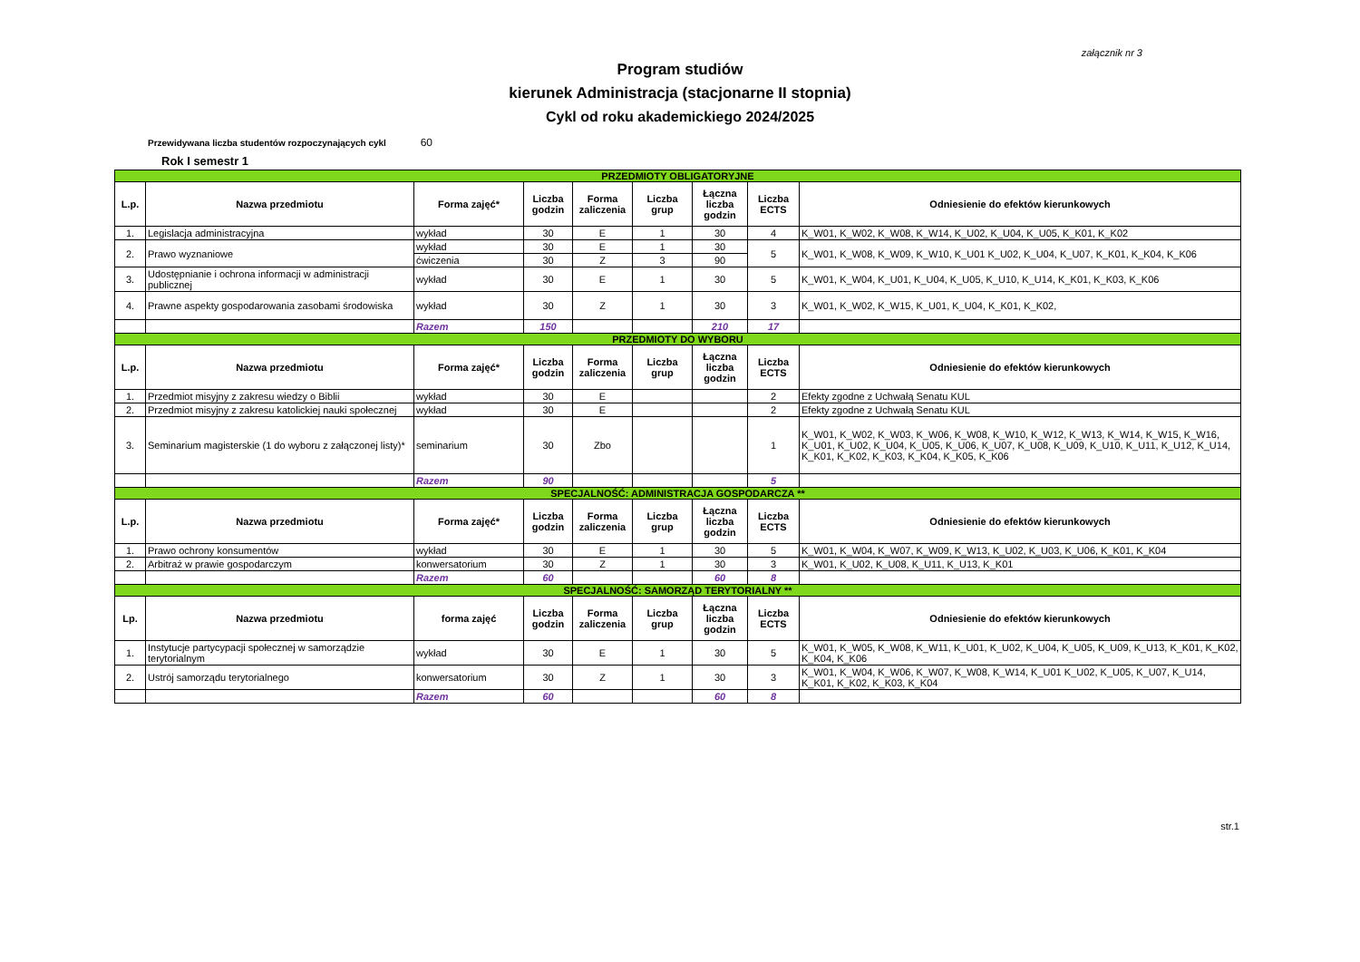załącznik nr 3
Program studiów
kierunek Administracja (stacjonarne II stopnia)
Cykl od roku akademickiego 2024/2025
Przewidywana liczba studentów rozpoczynających cykl 60
Rok I semestr 1
| PRZEDMIOTY OBLIGATORYJNE | | | | | | | | |
| L.p. | Nazwa przedmiotu | Forma zajęć* | Liczba godzin | Forma zaliczenia | Liczba grup | Łączna liczba godzin | Liczba ECTS | Odniesienie do efektów kierunkowych |
| 1. | Legislacja administracyjna | wykład | 30 | E | 1 | 30 | 4 | K_W01, K_W02, K_W08, K_W14, K_U02, K_U04, K_U05, K_K01, K_K02 |
| 2. | Prawo wyznaniowe | wykład | 30 | E | 1 | 30 | 5 | K_W01, K_W08, K_W09, K_W10, K_U01 K_U02, K_U04, K_U07, K_K01, K_K04, K_K06 |
| | | ćwiczenia | 30 | Z | 3 | 90 | | |
| 3. | Udostępnianie i ochrona informacji w administracji publicznej | wykład | 30 | E | 1 | 30 | 5 | K_W01, K_W04, K_U01, K_U04, K_U05, K_U10, K_U14, K_K01, K_K03, K_K06 |
| 4. | Prawne aspekty gospodarowania zasobami środowiska | wykład | 30 | Z | 1 | 30 | 3 | K_W01, K_W02, K_W15, K_U01, K_U04, K_K01, K_K02, |
| | | Razem | 150 | | | 210 | 17 | |
| PRZEDMIOTY DO WYBORU | | | | | | | | |
| L.p. | Nazwa przedmiotu | Forma zajęć* | Liczba godzin | Forma zaliczenia | Liczba grup | Łączna liczba godzin | Liczba ECTS | Odniesienie do efektów kierunkowych |
| 1. | Przedmiot misyjny z zakresu wiedzy o Biblii | wykład | 30 | E | | | 2 | Efekty zgodne z Uchwałą Senatu KUL |
| 2. | Przedmiot misyjny z zakresu katolickiej nauki społecznej | wykład | 30 | E | | | 2 | Efekty zgodne z Uchwałą Senatu KUL |
| 3. | Seminarium magisterskie (1 do wyboru z załączonej listy)* | seminarium | 30 | Zbo | | | 1 | K_W01, K_W02, K_W03, K_W06, K_W08, K_W10, K_W12, K_W13, K_W14, K_W15, K_W16, K_U01, K_U02, K_U04, K_U05, K_U06, K_U07, K_U08, K_U09, K_U10, K_U11, K_U12, K_U14, K_K01, K_K02, K_K03, K_K04, K_K05, K_K06 |
| | | Razem | 90 | | | | 5 | |
| SPECJALNOŚĆ: ADMINISTRACJA GOSPODARCZA ** | | | | | | | | |
| L.p. | Nazwa przedmiotu | Forma zajęć* | Liczba godzin | Forma zaliczenia | Liczba grup | Łączna liczba godzin | Liczba ECTS | Odniesienie do efektów kierunkowych |
| 1. | Prawo ochrony konsumentów | wykład | 30 | E | 1 | 30 | 5 | K_W01, K_W04, K_W07, K_W09, K_W13, K_U02, K_U03, K_U06, K_K01, K_K04 |
| 2. | Arbitraż w prawie gospodarczym | konwersatorium | 30 | Z | 1 | 30 | 3 | K_W01, K_U02, K_U08, K_U11, K_U13, K_K01 |
| | | Razem | 60 | | | 60 | 8 | |
| SPECJALNOŚĆ: SAMORZĄD TERYTORIALNY ** | | | | | | | | |
| Lp. | Nazwa przedmiotu | forma zajęć | Liczba godzin | Forma zaliczenia | Liczba grup | Łączna liczba godzin | Liczba ECTS | Odniesienie do efektów kierunkowych |
| 1. | Instytucje partycypacji społecznej w samorządzie terytorialnym | wykład | 30 | E | 1 | 30 | 5 | K_W01, K_W05, K_W08, K_W11, K_U01, K_U02, K_U04, K_U05, K_U09, K_U13, K_K01, K_K02, K_K04, K_K06 |
| 2. | Ustrój samorządu terytorialnego | konwersatorium | 30 | Z | 1 | 30 | 3 | K_W01, K_W04, K_W06, K_W07, K_W08, K_W14, K_U01 K_U02, K_U05, K_U07, K_U14, K_K01, K_K02, K_K03, K_K04 |
| | | Razem | 60 | | | 60 | 8 | |
str.1